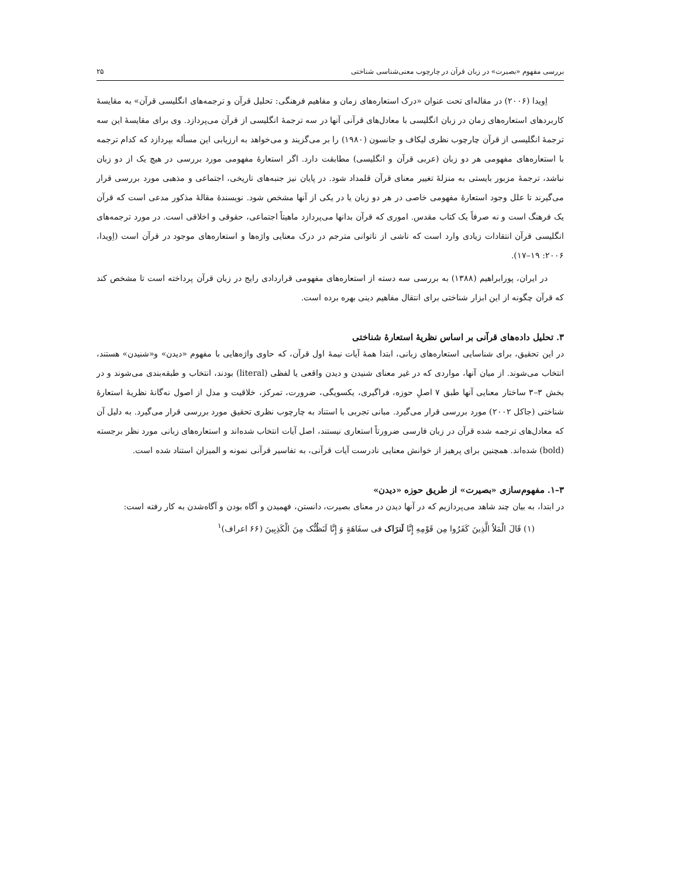بررسی مفهوم «بصیرت» در زبان قرآن در چارچوب معنی‌شناسی شناختی ۲۵
اِویدا (۲۰۰۶) در مقاله‌ای تحت عنوان «درک استعاره‌های زمان و مفاهیم فرهنگی: تحلیل قرآن و ترجمه‌های انگلیسی قرآن» به مقایسهٔ کاربردهای استعاره‌های زمان در زبان انگلیسی با معادل‌های قرآنی آنها در سه ترجمهٔ انگلیسی از قرآن می‌پردازد. وی برای مقایسهٔ این سه ترجمهٔ انگلیسی از قرآن چارچوب نظری لیکاف و جانسون (۱۹۸۰) را بر می‌گزیند و می‌خواهد به ارزیابی این مسأله بپردازد که کدام ترجمه با استعاره‌های مفهومی هر دو زبان (عربی قرآن و انگلیسی) مطابقت دارد. اگر استعارهٔ مفهومی مورد بررسی در هیچ یک از دو زبان نباشد، ترجمهٔ مزبور بایستی به منزلهٔ تغییر معنای قرآن قلمداد شود. در پایان نیز جنبه‌های تاریخی، اجتماعی و مذهبی مورد بررسی قرار می‌گیرند تا علل وجود استعارهٔ مفهومی خاصی در هر دو زبان یا در یکی از آنها مشخص شود. نویسندهٔ مقالهٔ مذکور مدعی است که قرآن یک فرهنگ است و نه صرفاً یک کتاب مقدس. اموری که قرآن بدانها می‌پردازد ماهیتاً اجتماعی، حقوقی و اخلاقی است. در مورد ترجمه‌های انگلیسی قرآن انتقادات زیادی وارد است که ناشی از ناتوانی مترجم در درک معنایی واژه‌ها و استعاره‌های موجود در قرآن است (اِویدا، ۲۰۰۶: ۱۹–۱۷).
در ایران، پورابراهیم (۱۳۸۸) به بررسی سه دسته از استعاره‌های مفهومی قراردادی رایج در زبان قرآن پرداخته است تا مشخص کند که قرآن چگونه از این ابزار شناختی برای انتقال مفاهیم دینی بهره برده است.
۳. تحلیل داده‌های قرآنی بر اساس نظریهٔ استعارهٔ شناختی
در این تحقیق، برای شناسایی استعاره‌های زبانی، ابتدا همهٔ آیات نیمهٔ اول قرآن، که حاوی واژه‌هایی با مفهوم «دیدن» و«شنیدن» هستند، انتخاب می‌شوند. از میان آنها، مواردی که در غیر معنای شنیدن و دیدن واقعی یا لفظی (literal) بودند، انتخاب و طبقه‌بندی می‌شوند و در بخش ۳–۳ ساختار معنایی آنها طبق ۷ اصلِ حوزه، فراگیری، یکسویگی، ضرورت، تمرکز، خلاقیت و مدل از اصول نه‌گانهٔ نظریهٔ استعارهٔ شناختی (جاکل ۲۰۰۲) مورد بررسی قرار می‌گیرد. مبانی تجربی با استناد به چارچوب نظری تحقیق مورد بررسی قرار می‌گیرد. به دلیل آن که معادل‌های ترجمه شده قرآن در زبان فارسی ضرورتاً استعاری نیستند، اصل آیات انتخاب شده‌اند و استعاره‌های زبانی مورد نظر برجسته (bold) شده‌اند. همچنین برای پرهیز از خوانش معنایی نادرست آیات قرآنی، به تفاسیر قرآنی نمونه و المیزان استناد شده است.
۳–۱. مفهوم‌سازی «بصیرت» از طریق حوزه «دیدن»
در ابتدا، به بیان چند شاهد می‌پردازیم که در آنها دیدن در معنای بصیرت، دانستن، فهمیدن و آگاه بودن و آگاه‌شدن به کار رفته است:
(۱) قَالَ الْمَلاُ الَّذِينَ كَفَرُوا مِن قَوْمِهِ إِنَّا لَنرَاک فی سفَاهَةٍ وَ إِنَّا لَنَظُنُّک مِنَ الْكَذِبِينَ (۶۶ اعراف)<sup>۱</sup>